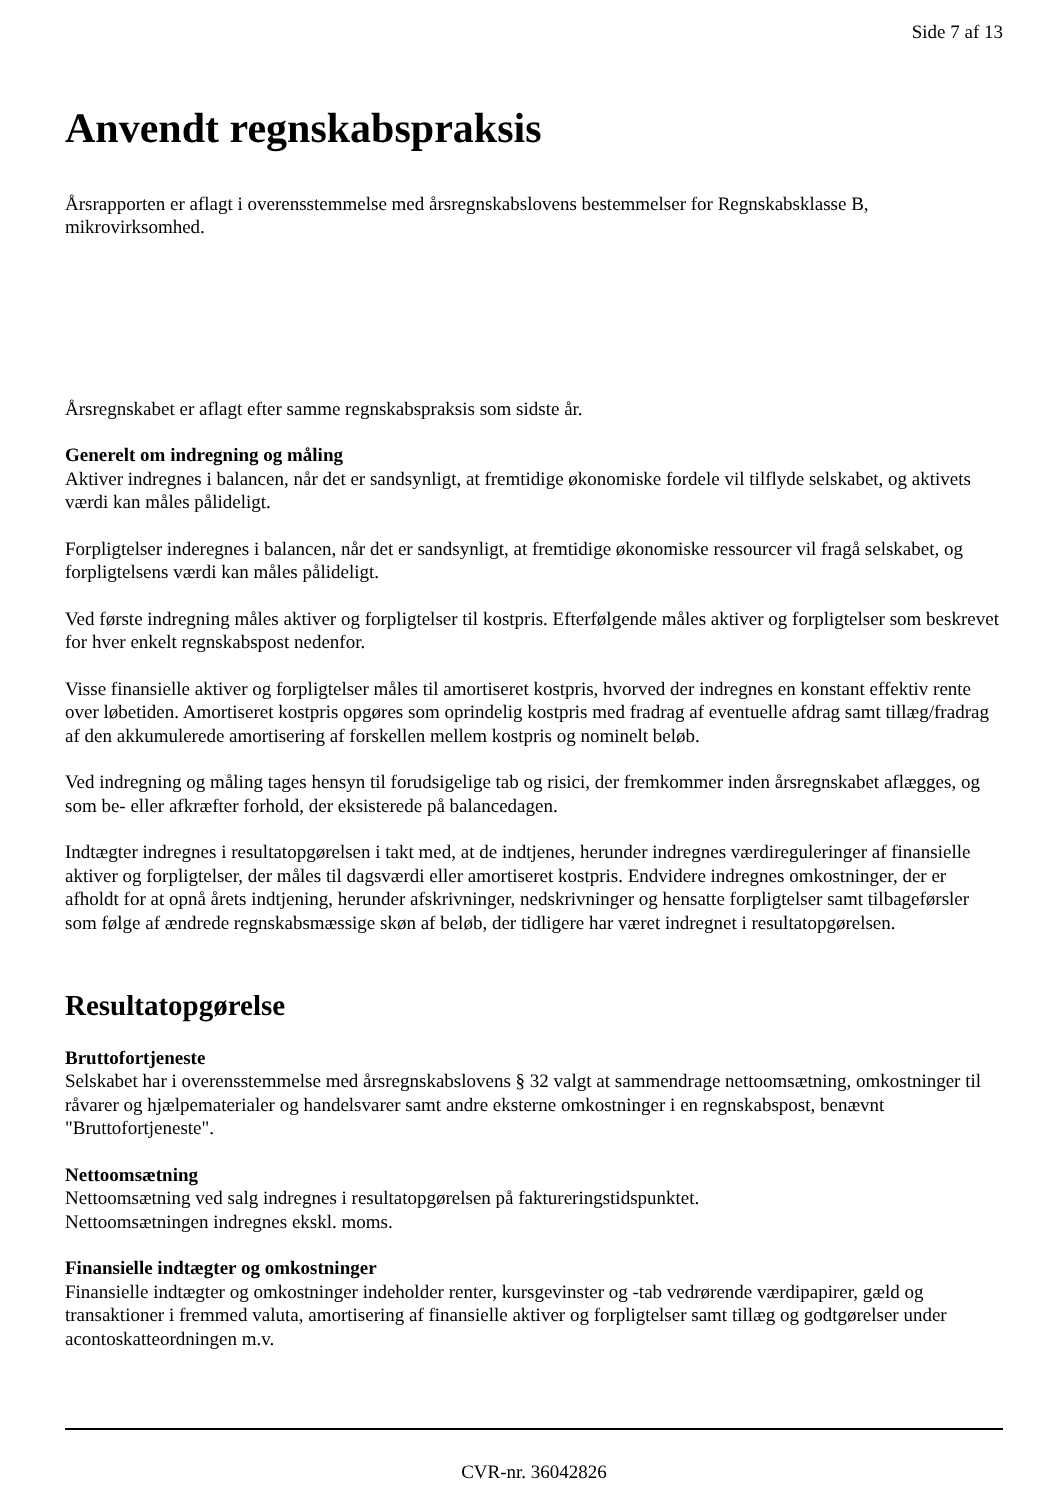Side 7 af 13
Anvendt regnskabspraksis
Årsrapporten er aflagt i overensstemmelse med årsregnskabslovens bestemmelser for Regnskabsklasse B, mikrovirksomhed.
Årsregnskabet er aflagt efter samme regnskabspraksis som sidste år.
Generelt om indregning og måling
Aktiver indregnes i balancen, når det er sandsynligt, at fremtidige økonomiske fordele vil tilflyde selskabet, og aktivets værdi kan måles pålideligt.
Forpligtelser inderegnes i balancen, når det er sandsynligt, at fremtidige økonomiske ressourcer vil fragå selskabet, og forpligtelsens værdi kan måles pålideligt.
Ved første indregning måles aktiver og forpligtelser til kostpris. Efterfølgende måles aktiver og forpligtelser som beskrevet for hver enkelt regnskabspost nedenfor.
Visse finansielle aktiver og forpligtelser måles til amortiseret kostpris, hvorved der indregnes en konstant effektiv rente over løbetiden. Amortiseret kostpris opgøres som oprindelig kostpris med fradrag af eventuelle afdrag samt tillæg/fradrag af den akkumulerede amortisering af forskellen mellem kostpris og nominelt beløb.
Ved indregning og måling tages hensyn til forudsigelige tab og risici, der fremkommer inden årsregnskabet aflægges, og som be- eller afkræfter forhold, der eksisterede på balancedagen.
Indtægter indregnes i resultatopgørelsen i takt med, at de indtjenes, herunder indregnes værdireguleringer af finansielle aktiver og forpligtelser, der måles til dagsværdi eller amortiseret kostpris. Endvidere indregnes omkostninger, der er afholdt for at opnå årets indtjening, herunder afskrivninger, nedskrivninger og hensatte forpligtelser samt tilbageførsler som følge af ændrede regnskabsmæssige skøn af beløb, der tidligere har været indregnet i resultatopgørelsen.
Resultatopgørelse
Bruttofortjeneste
Selskabet har i overensstemmelse med årsregnskabslovens § 32 valgt at sammendrage nettoomsætning, omkostninger til råvarer og hjælpematerialer og handelsvarer samt andre eksterne omkostninger i en regnskabspost, benævnt "Bruttofortjeneste".
Nettoomsætning
Nettoomsætning ved salg indregnes i resultatopgørelsen på faktureringstidspunktet.
Nettoomsætningen indregnes ekskl. moms.
Finansielle indtægter og omkostninger
Finansielle indtægter og omkostninger indeholder renter, kursgevinster og -tab vedrørende værdipapirer, gæld og transaktioner i fremmed valuta, amortisering af finansielle aktiver og forpligtelser samt tillæg og godtgørelser under acontoskatteordningen m.v.
CVR-nr. 36042826